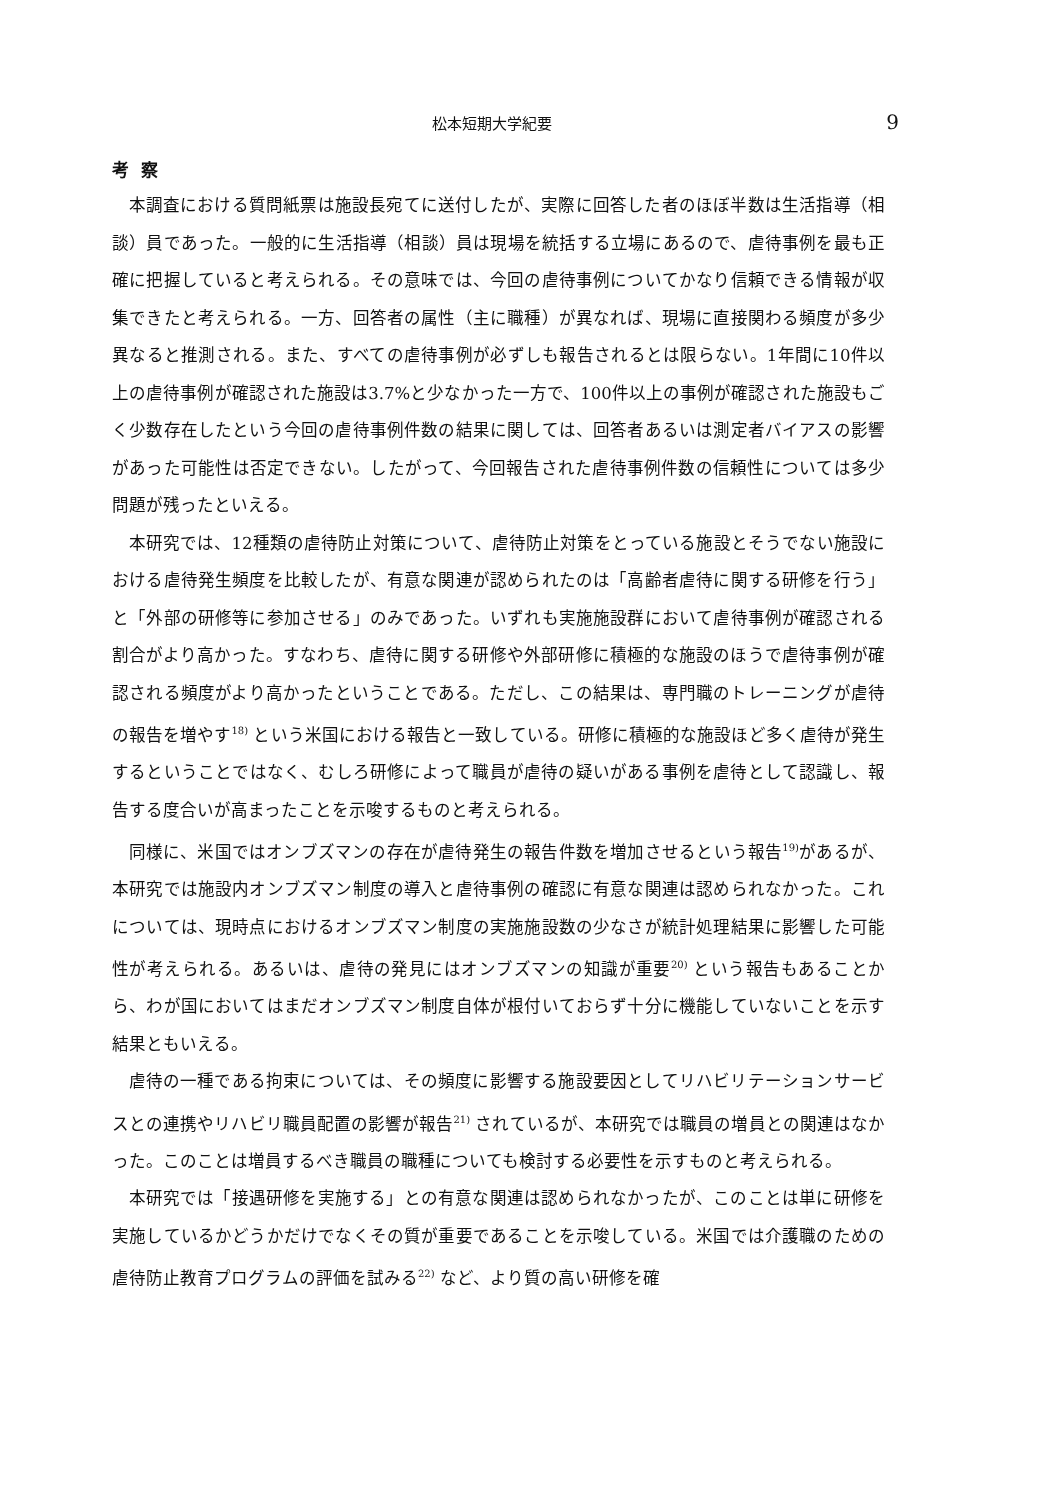松本短期大学紀要 9
考察
本調査における質問紙票は施設長宛てに送付したが、実際に回答した者のほぼ半数は生活指導（相談）員であった。一般的に生活指導（相談）員は現場を統括する立場にあるので、虐待事例を最も正確に把握していると考えられる。その意味では、今回の虐待事例についてかなり信頼できる情報が収集できたと考えられる。一方、回答者の属性（主に職種）が異なれば、現場に直接関わる頻度が多少異なると推測される。また、すべての虐待事例が必ずしも報告されるとは限らない。1年間に10件以上の虐待事例が確認された施設は3.7%と少なかった一方で、100件以上の事例が確認された施設もごく少数存在したという今回の虐待事例件数の結果に関しては、回答者あるいは測定者バイアスの影響があった可能性は否定できない。したがって、今回報告された虐待事例件数の信頼性については多少問題が残ったといえる。
本研究では、12種類の虐待防止対策について、虐待防止対策をとっている施設とそうでない施設における虐待発生頻度を比較したが、有意な関連が認められたのは「高齢者虐待に関する研修を行う」と「外部の研修等に参加させる」のみであった。いずれも実施施設群において虐待事例が確認される割合がより高かった。すなわち、虐待に関する研修や外部研修に積極的な施設のほうで虐待事例が確認される頻度がより高かったということである。ただし、この結果は、専門職のトレーニングが虐待の報告を増やす<sup>18)</sup> という米国における報告と一致している。研修に積極的な施設ほど多く虐待が発生するということではなく、むしろ研修によって職員が虐待の疑いがある事例を虐待として認識し、報告する度合いが高まったことを示唆するものと考えられる。
同様に、米国ではオンブズマンの存在が虐待発生の報告件数を増加させるという報告<sup>19)</sup>があるが、本研究では施設内オンブズマン制度の導入と虐待事例の確認に有意な関連は認められなかった。これについては、現時点におけるオンブズマン制度の実施施設数の少なさが統計処理結果に影響した可能性が考えられる。あるいは、虐待の発見にはオンブズマンの知識が重要<sup>20)</sup> という報告もあることから、わが国においてはまだオンブズマン制度自体が根付いておらず十分に機能していないことを示す結果ともいえる。
虐待の一種である拘束については、その頻度に影響する施設要因としてリハビリテーションサービスとの連携やリハビリ職員配置の影響が報告<sup>21)</sup> されているが、本研究では職員の増員との関連はなかった。このことは増員するべき職員の職種についても検討する必要性を示すものと考えられる。
本研究では「接遇研修を実施する」との有意な関連は認められなかったが、このことは単に研修を実施しているかどうかだけでなくその質が重要であることを示唆している。米国では介護職のための虐待防止教育プログラムの評価を試みる<sup>22)</sup> など、より質の高い研修を確